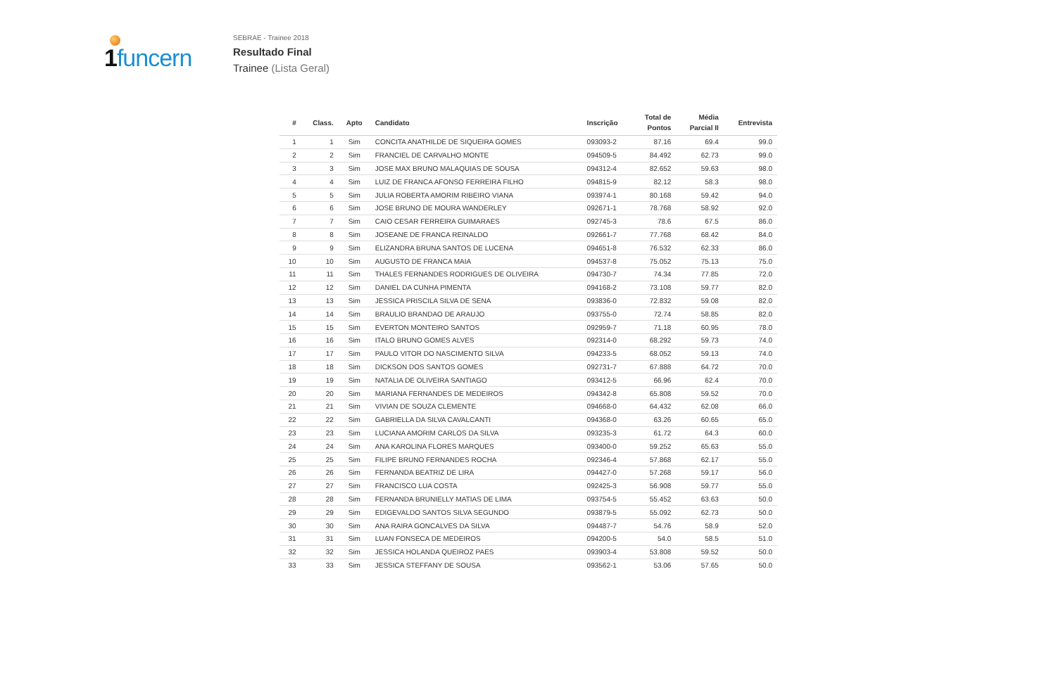1funcern
SEBRAE - Trainee 2018
Resultado Final
Trainee (Lista Geral)
| # | Class. | Apto | Candidato | Inscrição | Total de Pontos | Média Parcial II | Entrevista |
| --- | --- | --- | --- | --- | --- | --- | --- |
| 1 | 1 | Sim | CONCITA ANATHILDE DE SIQUEIRA GOMES | 093093-2 | 87.16 | 69.4 | 99.0 |
| 2 | 2 | Sim | FRANCIEL DE CARVALHO MONTE | 094509-5 | 84.492 | 62.73 | 99.0 |
| 3 | 3 | Sim | JOSE MAX BRUNO MALAQUIAS DE SOUSA | 094312-4 | 82.652 | 59.63 | 98.0 |
| 4 | 4 | Sim | LUIZ DE FRANCA AFONSO FERREIRA FILHO | 094815-9 | 82.12 | 58.3 | 98.0 |
| 5 | 5 | Sim | JULIA ROBERTA AMORIM RIBEIRO VIANA | 093974-1 | 80.168 | 59.42 | 94.0 |
| 6 | 6 | Sim | JOSE BRUNO DE MOURA WANDERLEY | 092671-1 | 78.768 | 58.92 | 92.0 |
| 7 | 7 | Sim | CAIO CESAR FERREIRA GUIMARAES | 092745-3 | 78.6 | 67.5 | 86.0 |
| 8 | 8 | Sim | JOSEANE DE FRANCA REINALDO | 092661-7 | 77.768 | 68.42 | 84.0 |
| 9 | 9 | Sim | ELIZANDRA BRUNA SANTOS DE LUCENA | 094651-8 | 76.532 | 62.33 | 86.0 |
| 10 | 10 | Sim | AUGUSTO DE FRANCA MAIA | 094537-8 | 75.052 | 75.13 | 75.0 |
| 11 | 11 | Sim | THALES FERNANDES RODRIGUES DE OLIVEIRA | 094730-7 | 74.34 | 77.85 | 72.0 |
| 12 | 12 | Sim | DANIEL DA CUNHA PIMENTA | 094168-2 | 73.108 | 59.77 | 82.0 |
| 13 | 13 | Sim | JESSICA PRISCILA SILVA DE SENA | 093836-0 | 72.832 | 59.08 | 82.0 |
| 14 | 14 | Sim | BRAULIO BRANDAO DE ARAUJO | 093755-0 | 72.74 | 58.85 | 82.0 |
| 15 | 15 | Sim | EVERTON MONTEIRO SANTOS | 092959-7 | 71.18 | 60.95 | 78.0 |
| 16 | 16 | Sim | ITALO BRUNO GOMES ALVES | 092314-0 | 68.292 | 59.73 | 74.0 |
| 17 | 17 | Sim | PAULO VITOR DO NASCIMENTO SILVA | 094233-5 | 68.052 | 59.13 | 74.0 |
| 18 | 18 | Sim | DICKSON DOS SANTOS GOMES | 092731-7 | 67.888 | 64.72 | 70.0 |
| 19 | 19 | Sim | NATALIA DE OLIVEIRA SANTIAGO | 093412-5 | 66.96 | 62.4 | 70.0 |
| 20 | 20 | Sim | MARIANA FERNANDES DE MEDEIROS | 094342-8 | 65.808 | 59.52 | 70.0 |
| 21 | 21 | Sim | VIVIAN DE SOUZA CLEMENTE | 094668-0 | 64.432 | 62.08 | 66.0 |
| 22 | 22 | Sim | GABRIELLA DA SILVA CAVALCANTI | 094368-0 | 63.26 | 60.65 | 65.0 |
| 23 | 23 | Sim | LUCIANA AMORIM CARLOS DA SILVA | 093235-3 | 61.72 | 64.3 | 60.0 |
| 24 | 24 | Sim | ANA KAROLINA FLORES MARQUES | 093400-0 | 59.252 | 65.63 | 55.0 |
| 25 | 25 | Sim | FILIPE BRUNO FERNANDES ROCHA | 092346-4 | 57.868 | 62.17 | 55.0 |
| 26 | 26 | Sim | FERNANDA BEATRIZ DE LIRA | 094427-0 | 57.268 | 59.17 | 56.0 |
| 27 | 27 | Sim | FRANCISCO LUA COSTA | 092425-3 | 56.908 | 59.77 | 55.0 |
| 28 | 28 | Sim | FERNANDA BRUNIELLY MATIAS DE LIMA | 093754-5 | 55.452 | 63.63 | 50.0 |
| 29 | 29 | Sim | EDIGEVALDO SANTOS SILVA SEGUNDO | 093879-5 | 55.092 | 62.73 | 50.0 |
| 30 | 30 | Sim | ANA RAIRA GONCALVES DA SILVA | 094487-7 | 54.76 | 58.9 | 52.0 |
| 31 | 31 | Sim | LUAN FONSECA DE MEDEIROS | 094200-5 | 54.0 | 58.5 | 51.0 |
| 32 | 32 | Sim | JESSICA HOLANDA QUEIROZ PAES | 093903-4 | 53.808 | 59.52 | 50.0 |
| 33 | 33 | Sim | JESSICA STEFFANY DE SOUSA | 093562-1 | 53.06 | 57.65 | 50.0 |